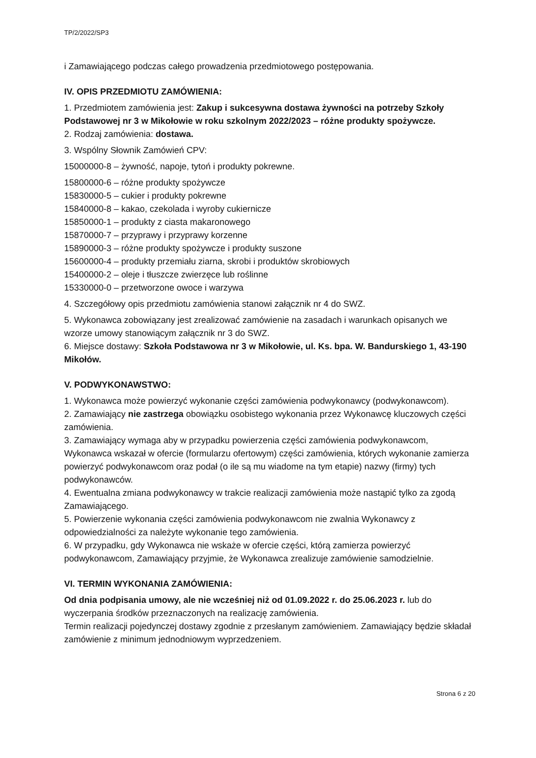TP/2/2022/SP3
i Zamawiającego podczas całego prowadzenia przedmiotowego postępowania.
IV. OPIS PRZEDMIOTU ZAMÓWIENIA:
1. Przedmiotem zamówienia jest: Zakup i sukcesywna dostawa żywności na potrzeby Szkoły Podstawowej nr 3 w Mikołowie w roku szkolnym 2022/2023 – różne produkty spożywcze.
2. Rodzaj zamówienia: dostawa.
3. Wspólny Słownik Zamówień CPV:
15000000-8 – żywność, napoje, tytoń i produkty pokrewne.
15800000-6 – różne produkty spożywcze
15830000-5 – cukier i produkty pokrewne
15840000-8 – kakao, czekolada i wyroby cukiernicze
15850000-1 – produkty z ciasta makaronowego
15870000-7 – przyprawy i przyprawy korzenne
15890000-3 – różne produkty spożywcze i produkty suszone
15600000-4 – produkty przemiału ziarna, skrobi i produktów skrobiowych
15400000-2 – oleje i tłuszcze zwierzęce lub roślinne
15330000-0 – przetworzone owoce i warzywa
4. Szczegółowy opis przedmiotu zamówienia stanowi załącznik nr 4 do SWZ.
5. Wykonawca zobowiązany jest zrealizować zamówienie na zasadach i warunkach opisanych we wzorze umowy stanowiącym załącznik nr 3 do SWZ.
6. Miejsce dostawy: Szkoła Podstawowa nr 3 w Mikołowie, ul. Ks. bpa. W. Bandurskiego 1, 43-190 Mikołów.
V. PODWYKONAWSTWO:
1. Wykonawca może powierzyć wykonanie części zamówienia podwykonawcy (podwykonawcom).
2. Zamawiający nie zastrzega obowiązku osobistego wykonania przez Wykonawcę kluczowych części zamówienia.
3. Zamawiający wymaga aby w przypadku powierzenia części zamówienia podwykonawcom, Wykonawca wskazał w ofercie (formularzu ofertowym) części zamówienia, których wykonanie zamierza powierzyć podwykonawcom oraz podał (o ile są mu wiadome na tym etapie) nazwy (firmy) tych podwykonawców.
4. Ewentualna zmiana podwykonawcy w trakcie realizacji zamówienia może nastąpić tylko za zgodą Zamawiającego.
5. Powierzenie wykonania części zamówienia podwykonawcom nie zwalnia Wykonawcy z odpowiedzialności za należyte wykonanie tego zamówienia.
6. W przypadku, gdy Wykonawca nie wskaże w ofercie części, którą zamierza powierzyć podwykonawcom, Zamawiający przyjmie, że Wykonawca zrealizuje zamówienie samodzielnie.
VI. TERMIN WYKONANIA ZAMÓWIENIA:
Od dnia podpisania umowy, ale nie wcześniej niż od 01.09.2022 r. do 25.06.2023 r. lub do wyczerpania środków przeznaczonych na realizację zamówienia.
Termin realizacji pojedynczej dostawy zgodnie z przesłanym zamówieniem. Zamawiający będzie składał zamówienie z minimum jednodniowym wyprzedzeniem.
Strona 6 z 20